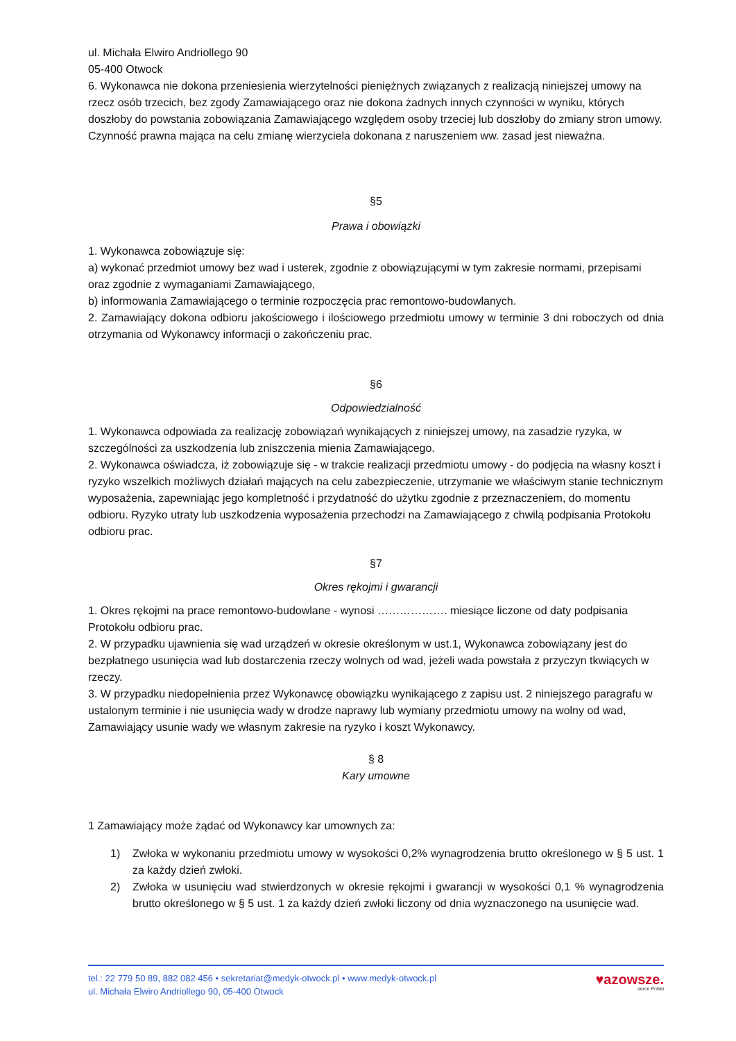ul. Michała Elwiro Andriollego 90
05-400 Otwock
6. Wykonawca nie dokona przeniesienia wierzytelności pieniężnych związanych z realizacją niniejszej umowy na rzecz osób trzecich, bez zgody Zamawiającego oraz nie dokona żadnych innych czynności w wyniku, których doszłoby do powstania zobowiązania Zamawiającego względem osoby trzeciej lub doszłoby do zmiany stron umowy. Czynność prawna mająca na celu zmianę wierzyciela dokonana z naruszeniem ww. zasad jest nieważna.
§5
Prawa i obowiązki
1. Wykonawca zobowiązuje się:
a) wykonać przedmiot umowy bez wad i usterek, zgodnie z obowiązującymi w tym zakresie normami, przepisami oraz zgodnie z wymaganiami Zamawiającego,
b) informowania Zamawiającego o terminie rozpoczęcia prac remontowo-budowlanych.
2. Zamawiający dokona odbioru jakościowego i ilościowego przedmiotu umowy w terminie 3 dni roboczych od dnia otrzymania od Wykonawcy informacji o zakończeniu prac.
§6
Odpowiedzialność
1. Wykonawca odpowiada za realizację zobowiązań wynikających z niniejszej umowy, na zasadzie ryzyka, w szczególności za uszkodzenia lub zniszczenia mienia Zamawiającego.
2. Wykonawca oświadcza, iż zobowiązuje się - w trakcie realizacji przedmiotu umowy - do podjęcia na własny koszt i ryzyko wszelkich możliwych działań mających na celu zabezpieczenie, utrzymanie we właściwym stanie technicznym wyposażenia, zapewniając jego kompletność i przydatność do użytku zgodnie z przeznaczeniem, do momentu odbioru. Ryzyko utraty lub uszkodzenia wyposażenia przechodzi na Zamawiającego z chwilą podpisania Protokołu odbioru prac.
§7
Okres rękojmi i gwarancji
1. Okres rękojmi na prace remontowo-budowlane - wynosi ………………. miesiące liczone od daty podpisania Protokołu odbioru prac.
2. W przypadku ujawnienia się wad urządzeń w okresie określonym w ust.1, Wykonawca zobowiązany jest do bezpłatnego usunięcia wad lub dostarczenia rzeczy wolnych od wad, jeżeli wada powstała z przyczyn tkwiących w rzeczy.
3. W przypadku niedopełnienia przez Wykonawcę obowiązku wynikającego z zapisu ust. 2 niniejszego paragrafu w ustalonym terminie i nie usunięcia wady w drodze naprawy lub wymiany przedmiotu umowy na wolny od wad, Zamawiający usunie wady we własnym zakresie na ryzyko i koszt Wykonawcy.
§ 8
Kary umowne
1 Zamawiający może żądać od Wykonawcy kar umownych za:
1) Zwłoka w wykonaniu przedmiotu umowy w wysokości 0,2% wynagrodzenia brutto określonego w § 5 ust. 1 za każdy dzień zwłoki.
2) Zwłoka w usunięciu wad stwierdzonych w okresie rękojmi i gwarancji w wysokości 0,1 % wynagrodzenia brutto określonego w § 5 ust. 1 za każdy dzień zwłoki liczony od dnia wyznaczonego na usunięcie wad.
tel.: 22 779 50 89, 882 082 456 • sekretariat@medyk-otwock.pl • www.medyk-otwock.pl
ul. Michała Elwiro Andriollego 90, 05-400 Otwock
♥azowsze.
serce Polski